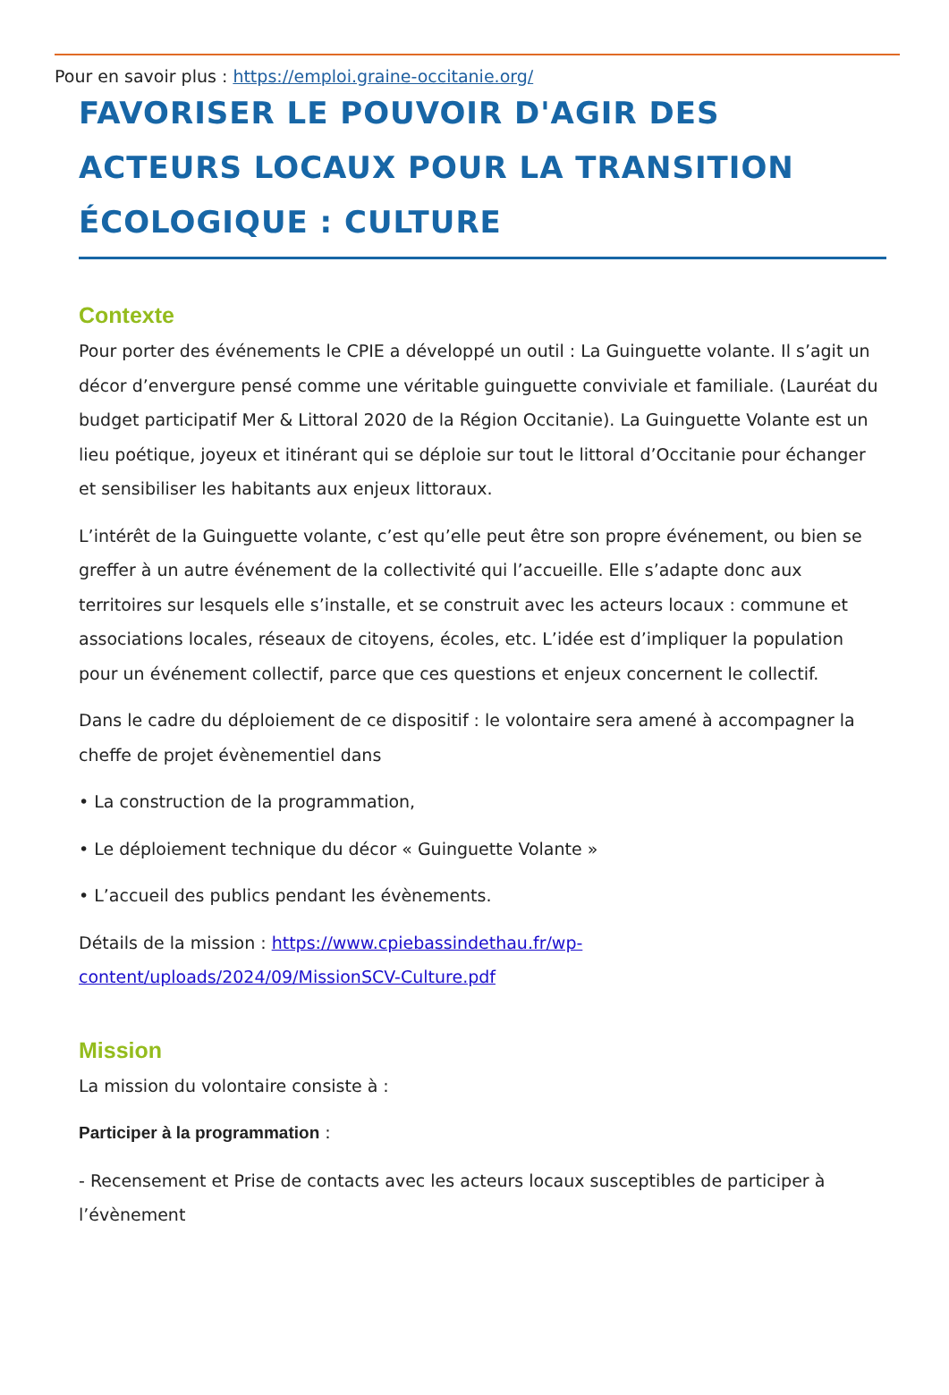Pour en savoir plus : https://emploi.graine-occitanie.org/
FAVORISER LE POUVOIR D'AGIR DES ACTEURS LOCAUX POUR LA TRANSITION ÉCOLOGIQUE : CULTURE
Contexte
Pour porter des événements le CPIE a développé un outil : La Guinguette volante. Il s’agit un décor d’envergure pensé comme une véritable guinguette conviviale et familiale. (Lauréat du budget participatif Mer & Littoral 2020 de la Région Occitanie). La Guinguette Volante est un lieu poétique, joyeux et itinérant qui se déploie sur tout le littoral d’Occitanie pour échanger et sensibiliser les habitants aux enjeux littoraux.
L’intérêt de la Guinguette volante, c’est qu’elle peut être son propre événement, ou bien se greffer à un autre événement de la collectivité qui l’accueille. Elle s’adapte donc aux territoires sur lesquels elle s’installe, et se construit avec les acteurs locaux : commune et associations locales, réseaux de citoyens, écoles, etc. L’idée est d’impliquer la population pour un événement collectif, parce que ces questions et enjeux concernent le collectif.
Dans le cadre du déploiement de ce dispositif : le volontaire sera amené à accompagner la cheffe de projet évènementiel dans
• La construction de la programmation,
• Le déploiement technique du décor « Guinguette Volante »
• L’accueil des publics pendant les évènements.
Détails de la mission : https://www.cpiebassindethau.fr/wp-content/uploads/2024/09/MissionSCV-Culture.pdf
Mission
La mission du volontaire consiste à :
Participer à la programmation :
- Recensement et Prise de contacts avec les acteurs locaux susceptibles de participer à l’évènement